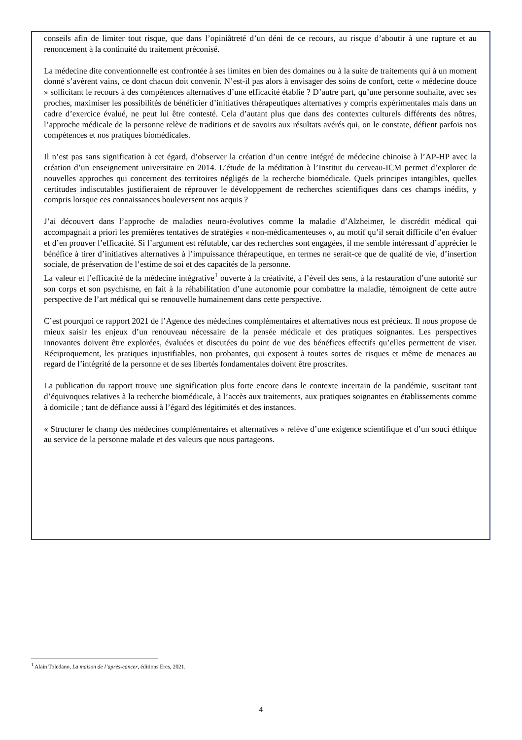conseils afin de limiter tout risque, que dans l’opiniâtreté d’un déni de ce recours, au risque d’aboutir à une rupture et au renoncement à la continuité du traitement préconisé.
La médecine dite conventionnelle est confrontée à ses limites en bien des domaines ou à la suite de traitements qui à un moment donné s’avèrent vains, ce dont chacun doit convenir. N’est-il pas alors à envisager des soins de confort, cette « médecine douce » sollicitant le recours à des compétences alternatives d’une efficacité établie ? D’autre part, qu’une personne souhaite, avec ses proches, maximiser les possibilités de bénéficier d’initiatives thérapeutiques alternatives y compris expérimentales mais dans un cadre d’exercice évalué, ne peut lui être contesté. Cela d’autant plus que dans des contextes culturels différents des nôtres, l’approche médicale de la personne relève de traditions et de savoirs aux résultats avérés qui, on le constate, défient parfois nos compétences et nos pratiques biomédicales.
Il n’est pas sans signification à cet égard, d’observer la création d’un centre intégré de médecine chinoise à l’AP-HP avec la création d’un enseignement universitaire en 2014. L’étude de la méditation à l’Institut du cerveau-ICM permet d’explorer de nouvelles approches qui concernent des territoires négligés de la recherche biomédicale. Quels principes intangibles, quelles certitudes indiscutables justifieraient de réprouver le développement de recherches scientifiques dans ces champs inédits, y compris lorsque ces connaissances bouleversent nos acquis ?
J’ai découvert dans l’approche de maladies neuro-évolutives comme la maladie d’Alzheimer, le discrédit médical qui accompagnait a priori les premières tentatives de stratégies « non-médicamenteuses », au motif qu’il serait difficile d’en évaluer et d’en prouver l’efficacité. Si l’argument est réfutable, car des recherches sont engagées, il me semble intéressant d’apprécier le bénéfice à tirer d’initiatives alternatives à l’impuissance thérapeutique, en termes ne serait-ce que de qualité de vie, d’insertion sociale, de préservation de l’estime de soi et des capacités de la personne.
La valeur et l’efficacité de la médecine intégrative<sup>1</sup> ouverte à la créativité, à l’éveil des sens, à la restauration d’une autorité sur son corps et son psychisme, en fait à la réhabilitation d’une autonomie pour combattre la maladie, témoignent de cette autre perspective de l’art médical qui se renouvelle humainement dans cette perspective.
C’est pourquoi ce rapport 2021 de l’Agence des médecines complémentaires et alternatives nous est précieux. Il nous propose de mieux saisir les enjeux d’un renouveau nécessaire de la pensée médicale et des pratiques soignantes. Les perspectives innovantes doivent être explorées, évaluées et discutées du point de vue des bénéfices effectifs qu’elles permettent de viser. Réciproquement, les pratiques injustifiables, non probantes, qui exposent à toutes sortes de risques et même de menaces au regard de l’intégrité de la personne et de ses libertés fondamentales doivent être proscrites.
La publication du rapport trouve une signification plus forte encore dans le contexte incertain de la pandémie, suscitant tant d’équivoques relatives à la recherche biomédicale, à l’accès aux traitements, aux pratiques soignantes en établissements comme à domicile ; tant de défiance aussi à l’égard des légitimités et des instances.
« Structurer le champ des médecines complémentaires et alternatives » relève d’une exigence scientifique et d’un souci éthique au service de la personne malade et des valeurs que nous partageons.
<sup>1</sup> Alain Toledano, La maison de l’après-cancer, éditions Eres, 2021.
4